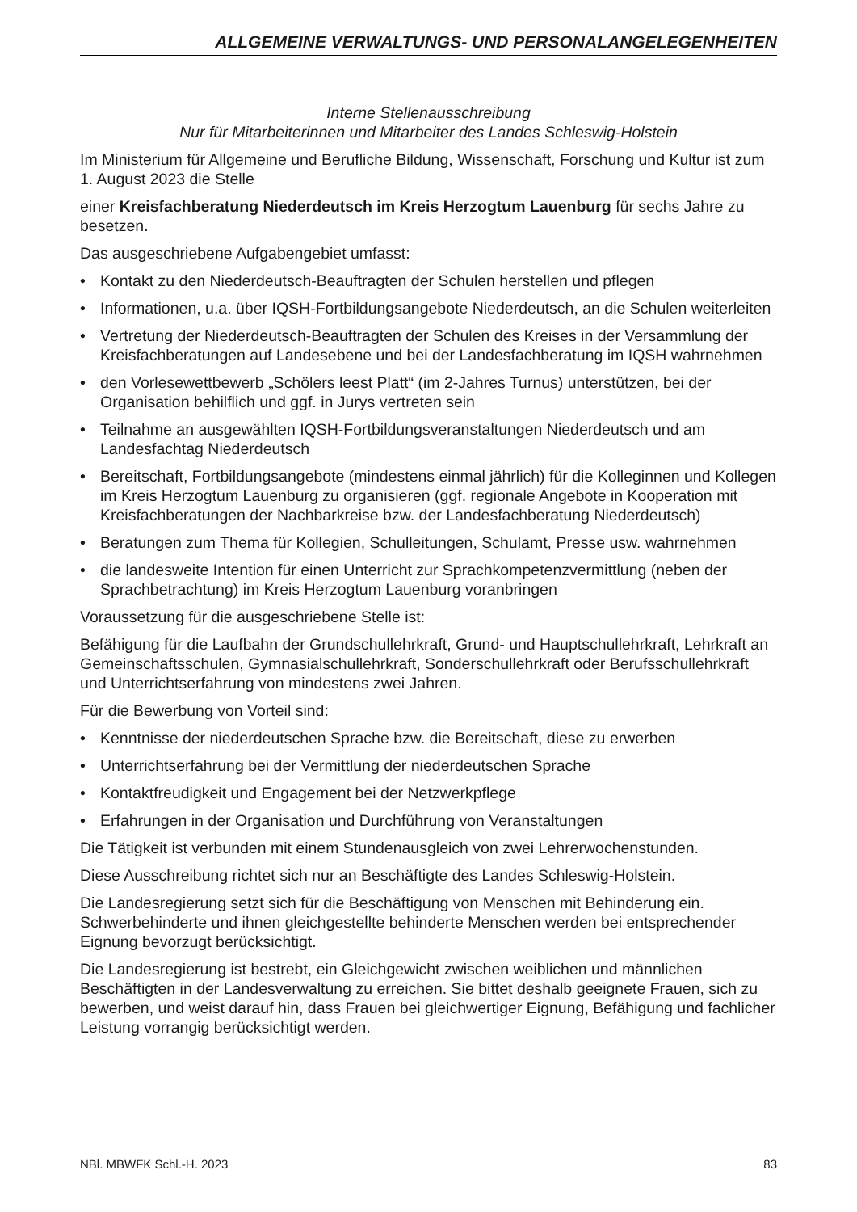ALLGEMEINE VERWALTUNGS- UND PERSONALANGELEGENHEITEN
Interne Stellenausschreibung
Nur für Mitarbeiterinnen und Mitarbeiter des Landes Schleswig-Holstein
Im Ministerium für Allgemeine und Berufliche Bildung, Wissenschaft, Forschung und Kultur ist zum 1. August 2023 die Stelle
einer Kreisfachberatung Niederdeutsch im Kreis Herzogtum Lauenburg für sechs Jahre zu besetzen.
Das ausgeschriebene Aufgabengebiet umfasst:
• Kontakt zu den Niederdeutsch-Beauftragten der Schulen herstellen und pflegen
• Informationen, u.a. über IQSH-Fortbildungsangebote Niederdeutsch, an die Schulen weiterleiten
• Vertretung der Niederdeutsch-Beauftragten der Schulen des Kreises in der Versammlung der Kreisfachberatungen auf Landesebene und bei der Landesfachberatung im IQSH wahrnehmen
• den Vorlesewettbewerb „Schölers leest Platt“ (im 2-Jahres Turnus) unterstützen, bei der Organisation behilflich und ggf. in Jurys vertreten sein
• Teilnahme an ausgewählten IQSH-Fortbildungsveranstaltungen Niederdeutsch und am Landesfachtag Niederdeutsch
• Bereitschaft, Fortbildungsangebote (mindestens einmal jährlich) für die Kolleginnen und Kollegen im Kreis Herzogtum Lauenburg zu organisieren (ggf. regionale Angebote in Kooperation mit Kreisfachberatungen der Nachbarkreise bzw. der Landesfachberatung Niederdeutsch)
• Beratungen zum Thema für Kollegien, Schulleitungen, Schulamt, Presse usw. wahrnehmen
• die landesweite Intention für einen Unterricht zur Sprachkompetenzvermittlung (neben der Sprachbetrachtung) im Kreis Herzogtum Lauenburg voranbringen
Voraussetzung für die ausgeschriebene Stelle ist:
Befähigung für die Laufbahn der Grundschullehrkraft, Grund- und Hauptschullehrkraft, Lehrkraft an Gemeinschaftsschulen, Gymnasialschullehrkraft, Sonderschullehrkraft oder Berufsschullehrkraft und Unterrichtserfahrung von mindestens zwei Jahren.
Für die Bewerbung von Vorteil sind:
• Kenntnisse der niederdeutschen Sprache bzw. die Bereitschaft, diese zu erwerben
• Unterrichtserfahrung bei der Vermittlung der niederdeutschen Sprache
• Kontaktfreudigkeit und Engagement bei der Netzwerkpflege
• Erfahrungen in der Organisation und Durchführung von Veranstaltungen
Die Tätigkeit ist verbunden mit einem Stundenausgleich von zwei Lehrerwochenstunden.
Diese Ausschreibung richtet sich nur an Beschäftigte des Landes Schleswig-Holstein.
Die Landesregierung setzt sich für die Beschäftigung von Menschen mit Behinderung ein. Schwerbehinderte und ihnen gleichgestellte behinderte Menschen werden bei entsprechender Eignung bevorzugt berücksichtigt.
Die Landesregierung ist bestrebt, ein Gleichgewicht zwischen weiblichen und männlichen Beschäftigten in der Landesverwaltung zu erreichen. Sie bittet deshalb geeignete Frauen, sich zu bewerben, und weist darauf hin, dass Frauen bei gleichwertiger Eignung, Befähigung und fachlicher Leistung vorrangig berücksichtigt werden.
NBl. MBWFK Schl.-H. 2023 83